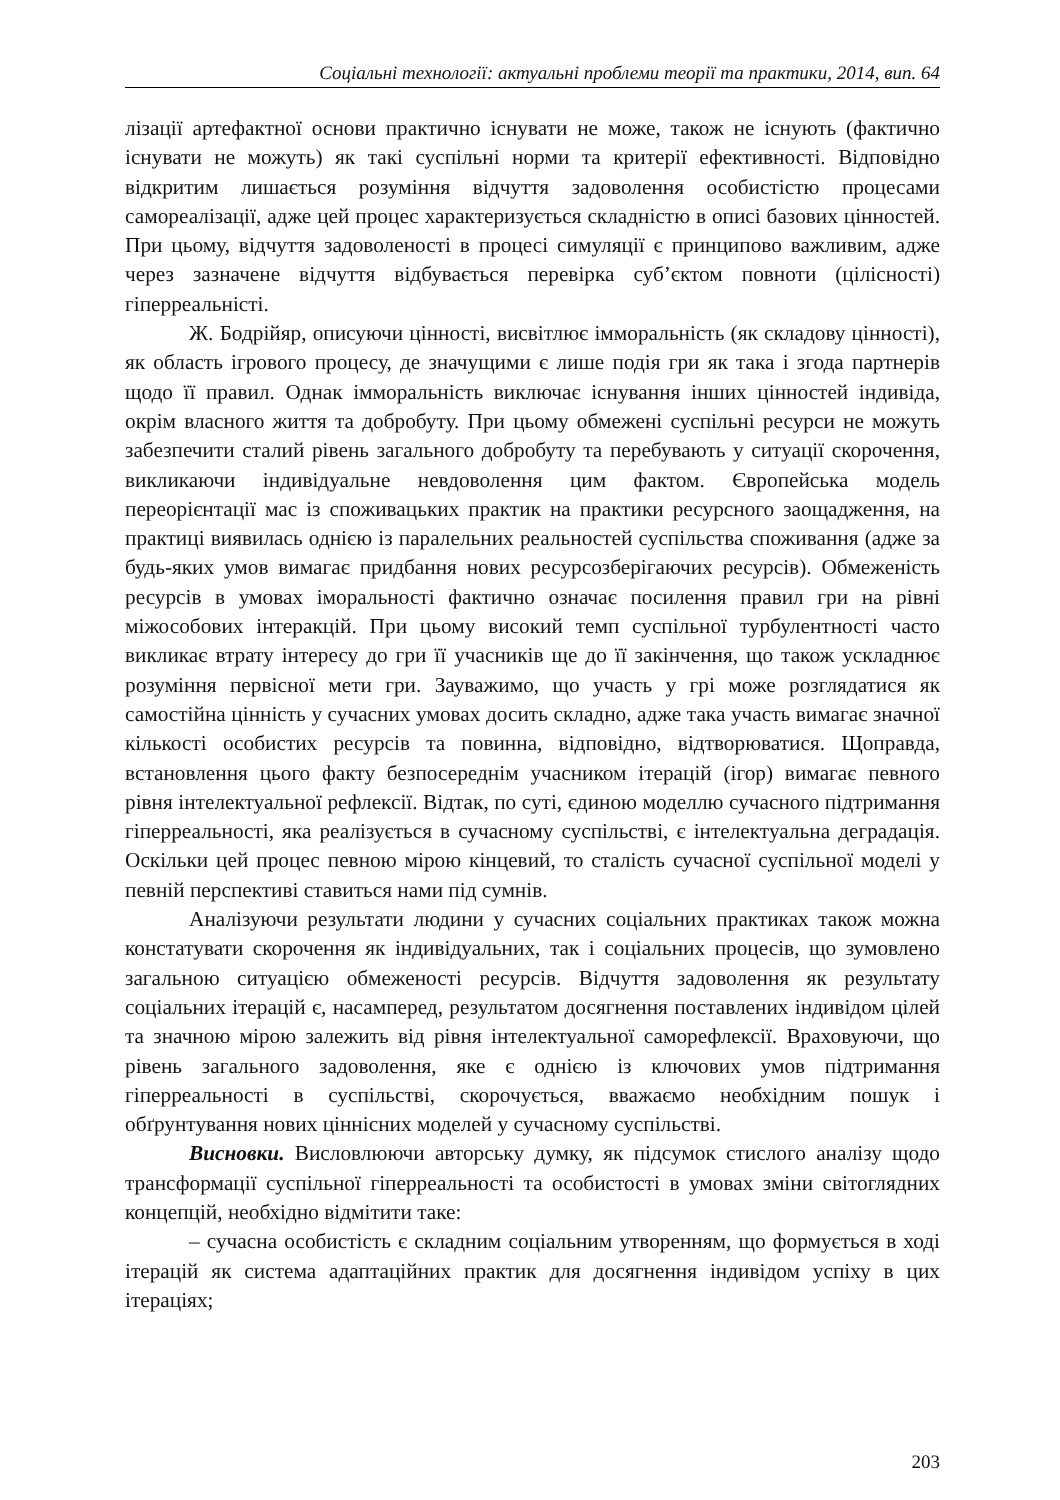Соціальні технології: актуальні проблеми теорії та практики, 2014, вип. 64
лізації артефактної основи практично існувати не може, також не існують (фактично існувати не можуть) як такі суспільні норми та критерії ефективності. Відповідно відкритим лишається розуміння відчуття задоволення особистістю процесами самореалізації, адже цей процес характеризується складністю в описі базових цінностей. При цьому, відчуття задоволеності в процесі симуляції є принципово важливим, адже через зазначене відчуття відбувається перевірка суб’єктом повноти (цілісності) гіперреальністі.
Ж. Бодрійяр, описуючи цінності, висвітлює імморальність (як складову цінності), як область ігрового процесу, де значущими є лише подія гри як така і згода партнерів щодо її правил. Однак імморальність виключає існування інших цінностей індивіда, окрім власного життя та добробуту. При цьому обмежені суспільні ресурси не можуть забезпечити сталий рівень загального добробуту та перебувають у ситуації скорочення, викликаючи індивідуальне невдоволення цим фактом. Європейська модель переорієнтації мас із споживацьких практик на практики ресурсного заощадження, на практиці виявилась однією із паралельних реальностей суспільства споживання (адже за будь-яких умов вимагає придбання нових ресурсозберігаючих ресурсів). Обмеженість ресурсів в умовах іморальності фактично означає посилення правил гри на рівні міжособових інтеракцій. При цьому високий темп суспільної турбулентності часто викликає втрату інтересу до гри її учасників ще до її закінчення, що також ускладнює розуміння первісної мети гри. Зауважимо, що участь у грі може розглядатися як самостійна цінність у сучасних умовах досить складно, адже така участь вимагає значної кількості особистих ресурсів та повинна, відповідно, відтворюватися. Щоправда, встановлення цього факту безпосереднім учасником ітерацій (ігор) вимагає певного рівня інтелектуальної рефлексії. Відтак, по суті, єдиною моделлю сучасного підтримання гіперреальності, яка реалізується в сучасному суспільстві, є інтелектуальна деградація. Оскільки цей процес певною мірою кінцевий, то сталість сучасної суспільної моделі у певній перспективі ставиться нами під сумнів.
Аналізуючи результати людини у сучасних соціальних практиках також можна констатувати скорочення як індивідуальних, так і соціальних процесів, що зумовлено загальною ситуацією обмеженості ресурсів. Відчуття задоволення як результату соціальних ітерацій є, насамперед, результатом досягнення поставлених індивідом цілей та значною мірою залежить від рівня інтелектуальної саморефлексії. Враховуючи, що рівень загального задоволення, яке є однією із ключових умов підтримання гіперреальності в суспільстві, скорочується, вважаємо необхідним пошук і обґрунтування нових ціннісних моделей у сучасному суспільстві.
Висновки. Висловлюючи авторську думку, як підсумок стислого аналізу щодо трансформації суспільної гіперреальності та особистості в умовах зміни світоглядних концепцій, необхідно відмітити таке:
– сучасна особистість є складним соціальним утворенням, що формується в ході ітерацій як система адаптаційних практик для досягнення індивідом успіху в цих ітераціях;
203